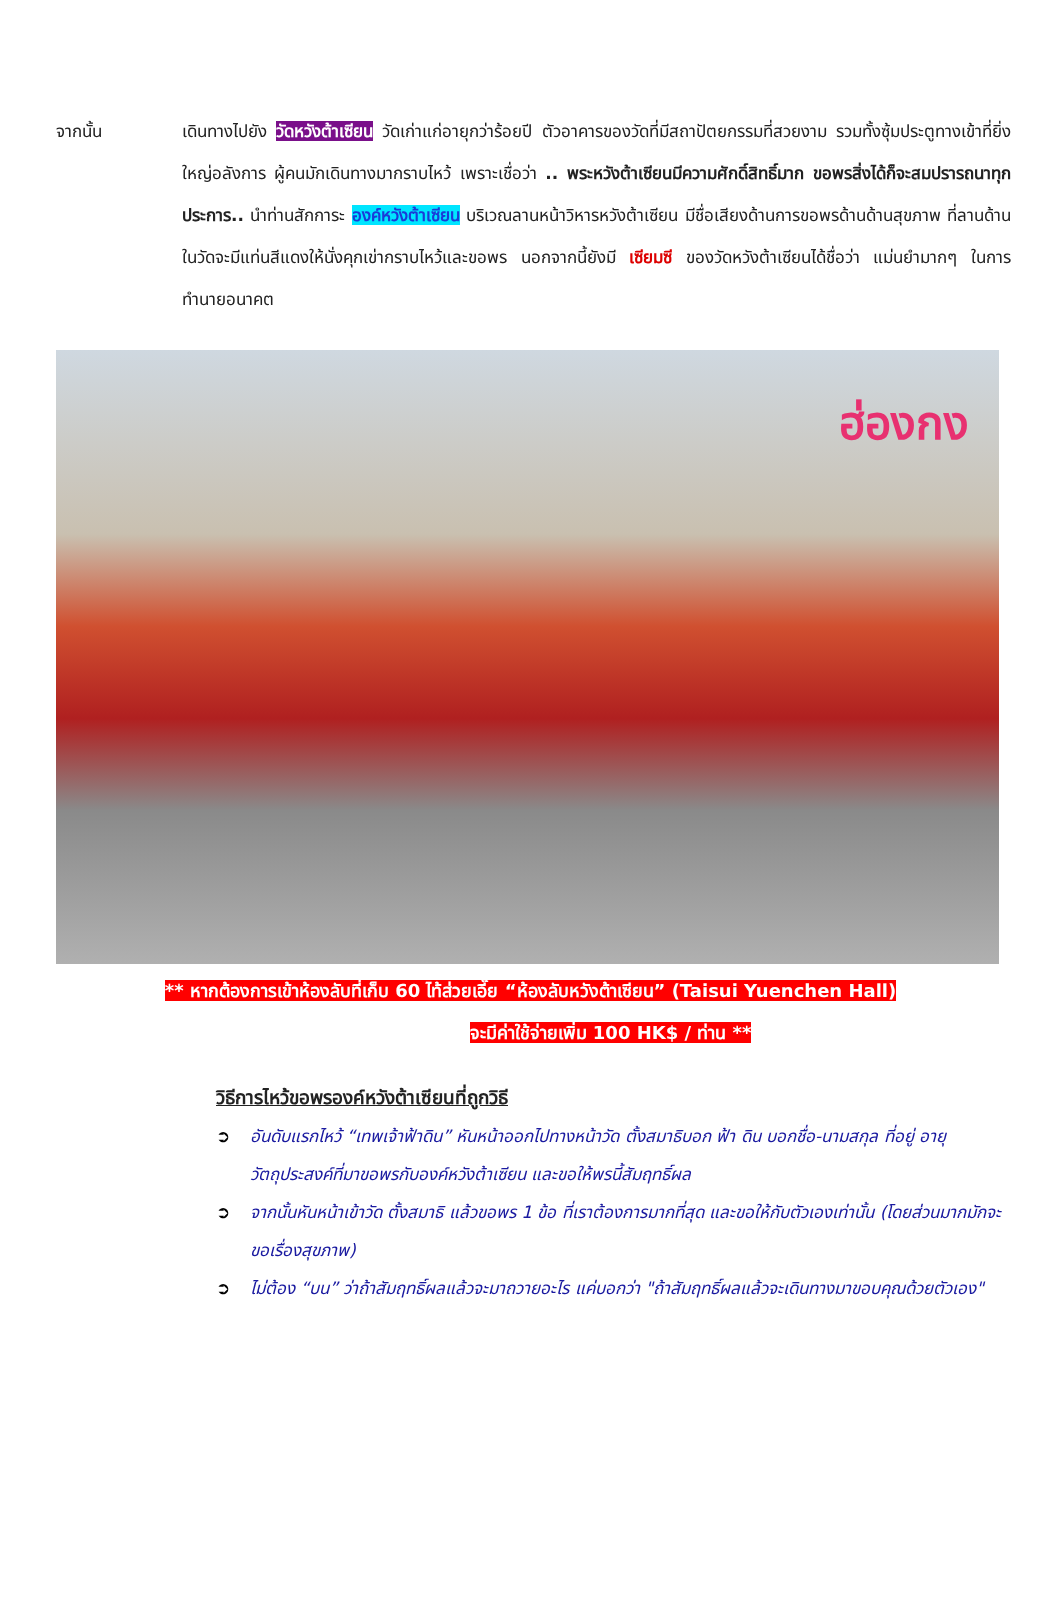จากนั้น เดินทางไปยัง วัดหวังต้าเซียน วัดเก่าแก่อายุกว่าร้อยปี ตัวอาคารของวัดที่มีสถาปัตยกรรมที่สวยงาม รวมทั้งซุ้มประตูทางเข้าที่ยิ่งใหญ่อลังการ ผู้คนมักเดินทางมากราบไหว้ เพราะเชื่อว่า .. พระหวังต้าเซียนมีความศักดิ์สิทธิ์มาก ขอพรสิ่งได้ก็จะสมปรารถนาทุกประการ.. นำท่านสักการะ องค์หวังต้าเซียน บริเวณลานหน้าวิหารหวังต้าเซียน มีชื่อเสียงด้านการขอพรด้านด้านสุขภาพ ที่ลานด้านในวัดจะมีแท่นสีแดงให้นั่งคุกเข่ากราบไหว้และขอพร นอกจากนี้ยังมี เซียมซี ของวัดหวังต้าเซียนได้ชื่อว่า แม่นยำมากๆ ในการทำนายอนาคต
ฮ่องกง
** หากต้องการเข้าห้องลับที่เก็บ 60 ไท้ส่วยเอี๊ย “ห้องลับหวังต้าเซียน” (Taisui Yuenchen Hall)
จะมีค่าใช้จ่ายเพิ่ม 100 HK$ / ท่าน **
วิธีการไหว้ขอพรองค์หวังต้าเซียนที่ถูกวิธี
➲ อันดับแรกไหว้ “เทพเจ้าฟ้าดิน” หันหน้าออกไปทางหน้าวัด ตั้งสมาธิบอก ฟ้า ดิน บอกชื่อ-นามสกุล ที่อยู่ อายุ วัตถุประสงค์ที่มาขอพรกับองค์หวังต้าเซียน และขอให้พรนี้สัมฤทธิ์ผล
➲ จากนั้นหันหน้าเข้าวัด ตั้งสมาธิ แล้วขอพร 1 ข้อ ที่เราต้องการมากที่สุด และขอให้กับตัวเองเท่านั้น (โดยส่วนมากมักจะขอเรื่องสุขภาพ)
➲ ไม่ต้อง “บน” ว่าถ้าสัมฤทธิ์ผลแล้วจะมาถวายอะไร แค่บอกว่า "ถ้าสัมฤทธิ์ผลแล้วจะเดินทางมาขอบคุณด้วยตัวเอง"